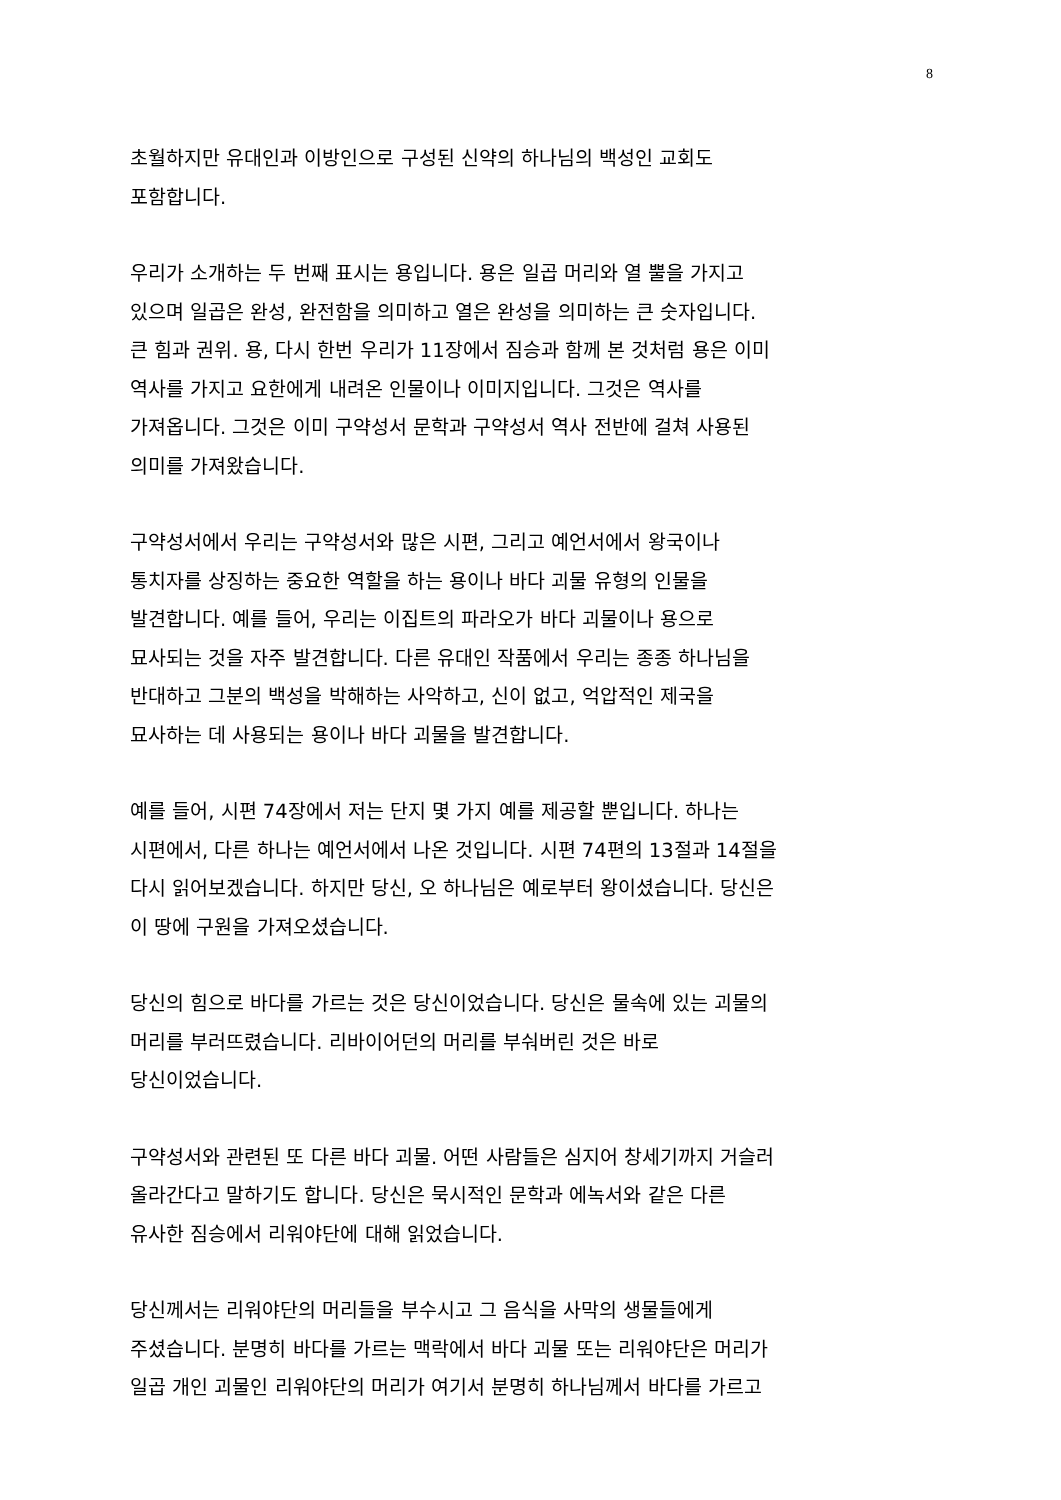8
초월하지만 유대인과 이방인으로 구성된 신약의 하나님의 백성인 교회도
포함합니다.
우리가 소개하는 두 번째 표시는 용입니다. 용은 일곱 머리와 열 뿔을 가지고
있으며 일곱은 완성, 완전함을 의미하고 열은 완성을 의미하는 큰 숫자입니다.
큰 힘과 권위. 용, 다시 한번 우리가 11장에서 짐승과 함께 본 것처럼 용은 이미
역사를 가지고 요한에게 내려온 인물이나 이미지입니다. 그것은 역사를
가져옵니다. 그것은 이미 구약성서 문학과 구약성서 역사 전반에 걸쳐 사용된
의미를 가져왔습니다.
구약성서에서 우리는 구약성서와 많은 시편, 그리고 예언서에서 왕국이나
통치자를 상징하는 중요한 역할을 하는 용이나 바다 괴물 유형의 인물을
발견합니다. 예를 들어, 우리는 이집트의 파라오가 바다 괴물이나 용으로
묘사되는 것을 자주 발견합니다. 다른 유대인 작품에서 우리는 종종 하나님을
반대하고 그분의 백성을 박해하는 사악하고, 신이 없고, 억압적인 제국을
묘사하는 데 사용되는 용이나 바다 괴물을 발견합니다.
예를 들어, 시편 74장에서 저는 단지 몇 가지 예를 제공할 뿐입니다. 하나는
시편에서, 다른 하나는 예언서에서 나온 것입니다. 시편 74편의 13절과 14절을
다시 읽어보겠습니다. 하지만 당신, 오 하나님은 예로부터 왕이셨습니다. 당신은
이 땅에 구원을 가져오셨습니다.
당신의 힘으로 바다를 가르는 것은 당신이었습니다. 당신은 물속에 있는 괴물의
머리를 부러뜨렸습니다. 리바이어던의 머리를 부숴버린 것은 바로
당신이었습니다.
구약성서와 관련된 또 다른 바다 괴물. 어떤 사람들은 심지어 창세기까지 거슬러
올라간다고 말하기도 합니다. 당신은 묵시적인 문학과 에녹서와 같은 다른
유사한 짐승에서 리워야단에 대해 읽었습니다.
당신께서는 리워야단의 머리들을 부수시고 그 음식을 사막의 생물들에게
주셨습니다. 분명히 바다를 가르는 맥락에서 바다 괴물 또는 리워야단은 머리가
일곱 개인 괴물인 리워야단의 머리가 여기서 분명히 하나님께서 바다를 가르고